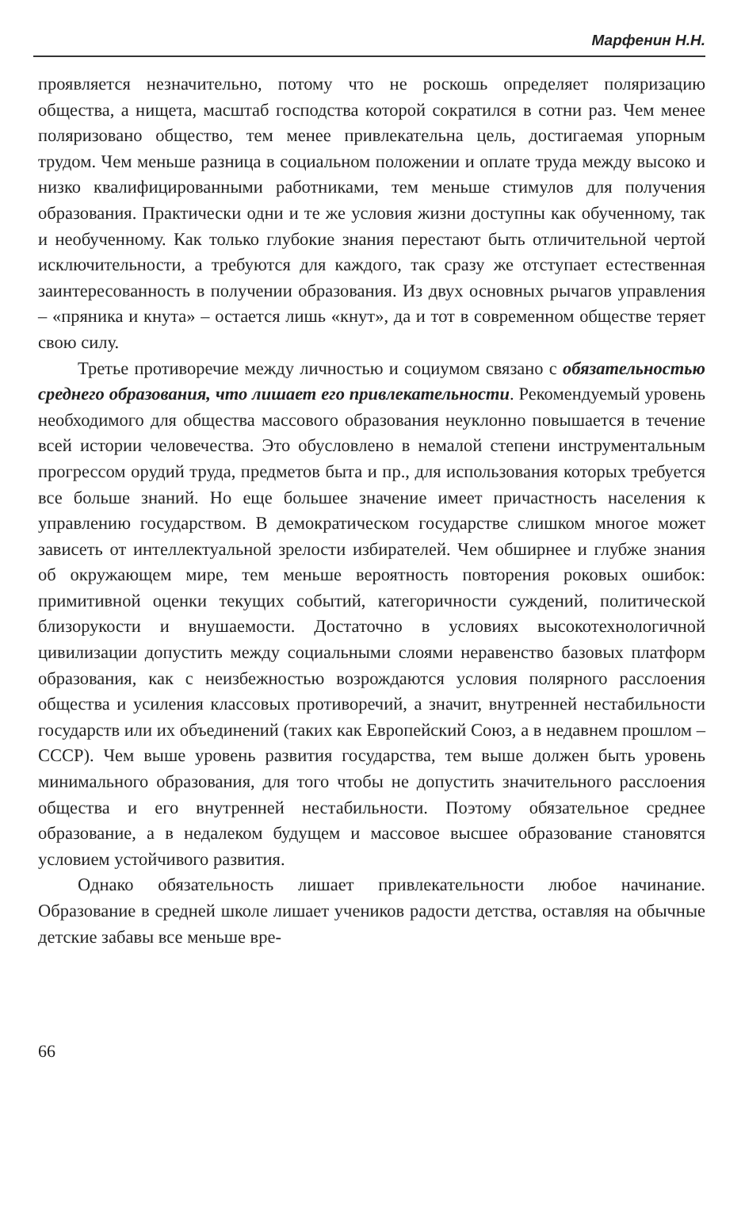Марфенин Н.Н.
проявляется незначительно, потому что не роскошь определяет поляризацию общества, а нищета, масштаб господства которой сократился в сотни раз. Чем менее поляризовано общество, тем менее привлекательна цель, достигаемая упорным трудом. Чем меньше разница в социальном положении и оплате труда между высоко и низко квалифицированными работниками, тем меньше стимулов для получения образования. Практически одни и те же условия жизни доступны как обученному, так и необученному. Как только глубокие знания перестают быть отличительной чертой исключительности, а требуются для каждого, так сразу же отступает естественная заинтересованность в получении образования. Из двух основных рычагов управления – «пряника и кнута» – остается лишь «кнут», да и тот в современном обществе теряет свою силу.
Третье противоречие между личностью и социумом связано с обязательностью среднего образования, что лишает его привлекательности. Рекомендуемый уровень необходимого для общества массового образования неуклонно повышается в течение всей истории человечества. Это обусловлено в немалой степени инструментальным прогрессом орудий труда, предметов быта и пр., для использования которых требуется все больше знаний. Но еще большее значение имеет причастность населения к управлению государством. В демократическом государстве слишком многое может зависеть от интеллектуальной зрелости избирателей. Чем обширнее и глубже знания об окружающем мире, тем меньше вероятность повторения роковых ошибок: примитивной оценки текущих событий, категоричности суждений, политической близорукости и внушаемости. Достаточно в условиях высокотехнологичной цивилизации допустить между социальными слоями неравенство базовых платформ образования, как с неизбежностью возрождаются условия полярного расслоения общества и усиления классовых противоречий, а значит, внутренней нестабильности государств или их объединений (таких как Европейский Союз, а в недавнем прошлом – СССР). Чем выше уровень развития государства, тем выше должен быть уровень минимального образования, для того чтобы не допустить значительного расслоения общества и его внутренней нестабильности. Поэтому обязательное среднее образование, а в недалеком будущем и массовое высшее образование становятся условием устойчивого развития.
Однако обязательность лишает привлекательности любое начинание. Образование в средней школе лишает учеников радости детства, оставляя на обычные детские забавы все меньше вре-
66